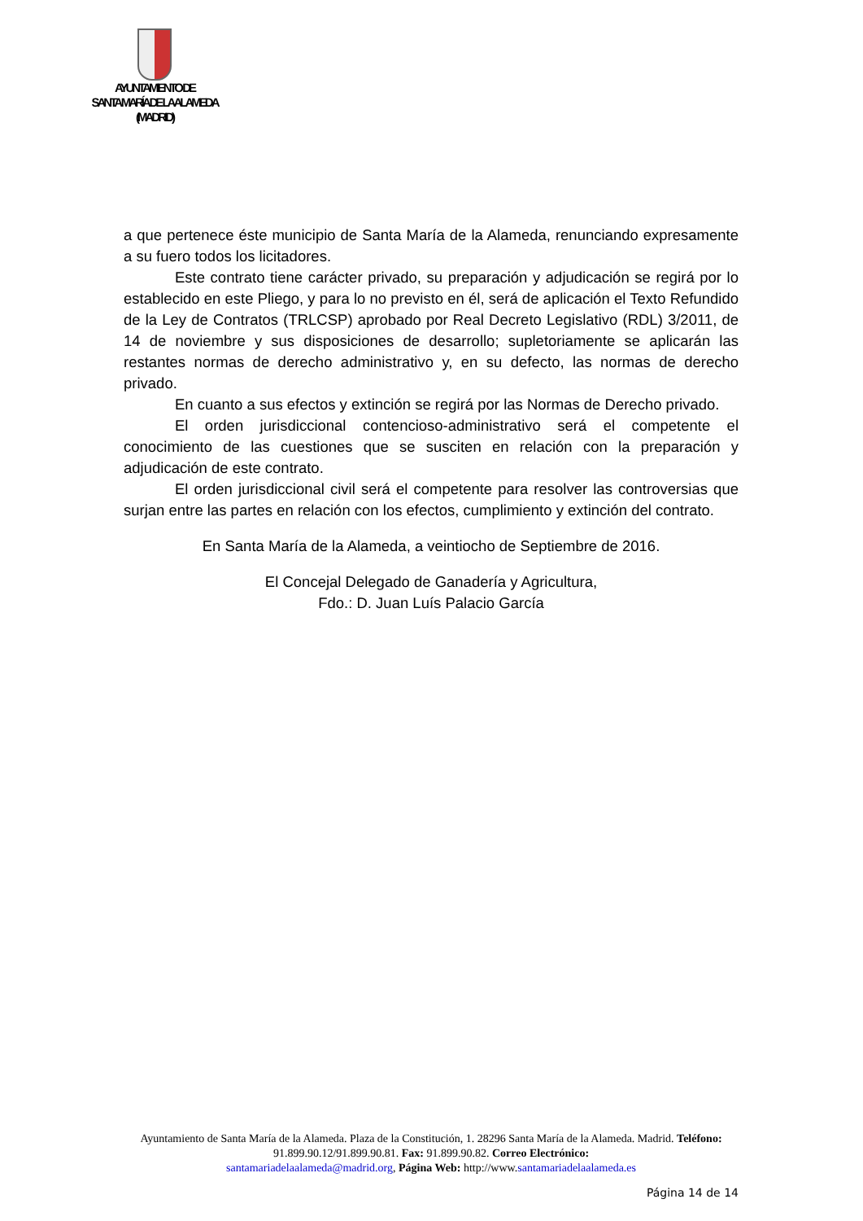AYUNTAMIENTO DE
SANTA MARÍA DE LA ALAMEDA
(MADRID)
a que pertenece éste municipio de Santa María de la Alameda, renunciando expresamente a su fuero todos los licitadores.
Este contrato tiene carácter privado, su preparación y adjudicación se regirá por lo establecido en este Pliego, y para lo no previsto en él, será de aplicación el Texto Refundido de la Ley de Contratos (TRLCSP) aprobado por Real Decreto Legislativo (RDL) 3/2011, de 14 de noviembre y sus disposiciones de desarrollo; supletoriamente se aplicarán las restantes normas de derecho administrativo y, en su defecto, las normas de derecho privado.
En cuanto a sus efectos y extinción se regirá por las Normas de Derecho privado.
El orden jurisdiccional contencioso-administrativo será el competente el conocimiento de las cuestiones que se susciten en relación con la preparación y adjudicación de este contrato.
El orden jurisdiccional civil será el competente para resolver las controversias que surjan entre las partes en relación con los efectos, cumplimiento y extinción del contrato.
En Santa María de la Alameda, a veintiocho de Septiembre de 2016.
El Concejal Delegado de Ganadería y Agricultura,
Fdo.: D. Juan Luís Palacio García
Ayuntamiento de Santa María de la Alameda. Plaza de la Constitución, 1. 28296 Santa María de la Alameda. Madrid. Teléfono: 91.899.90.12/91.899.90.81. Fax: 91.899.90.82. Correo Electrónico:
santamariadelaalameda@madrid.org, Página Web: http://www.santamariadelaalameda.es
Página 14 de 14